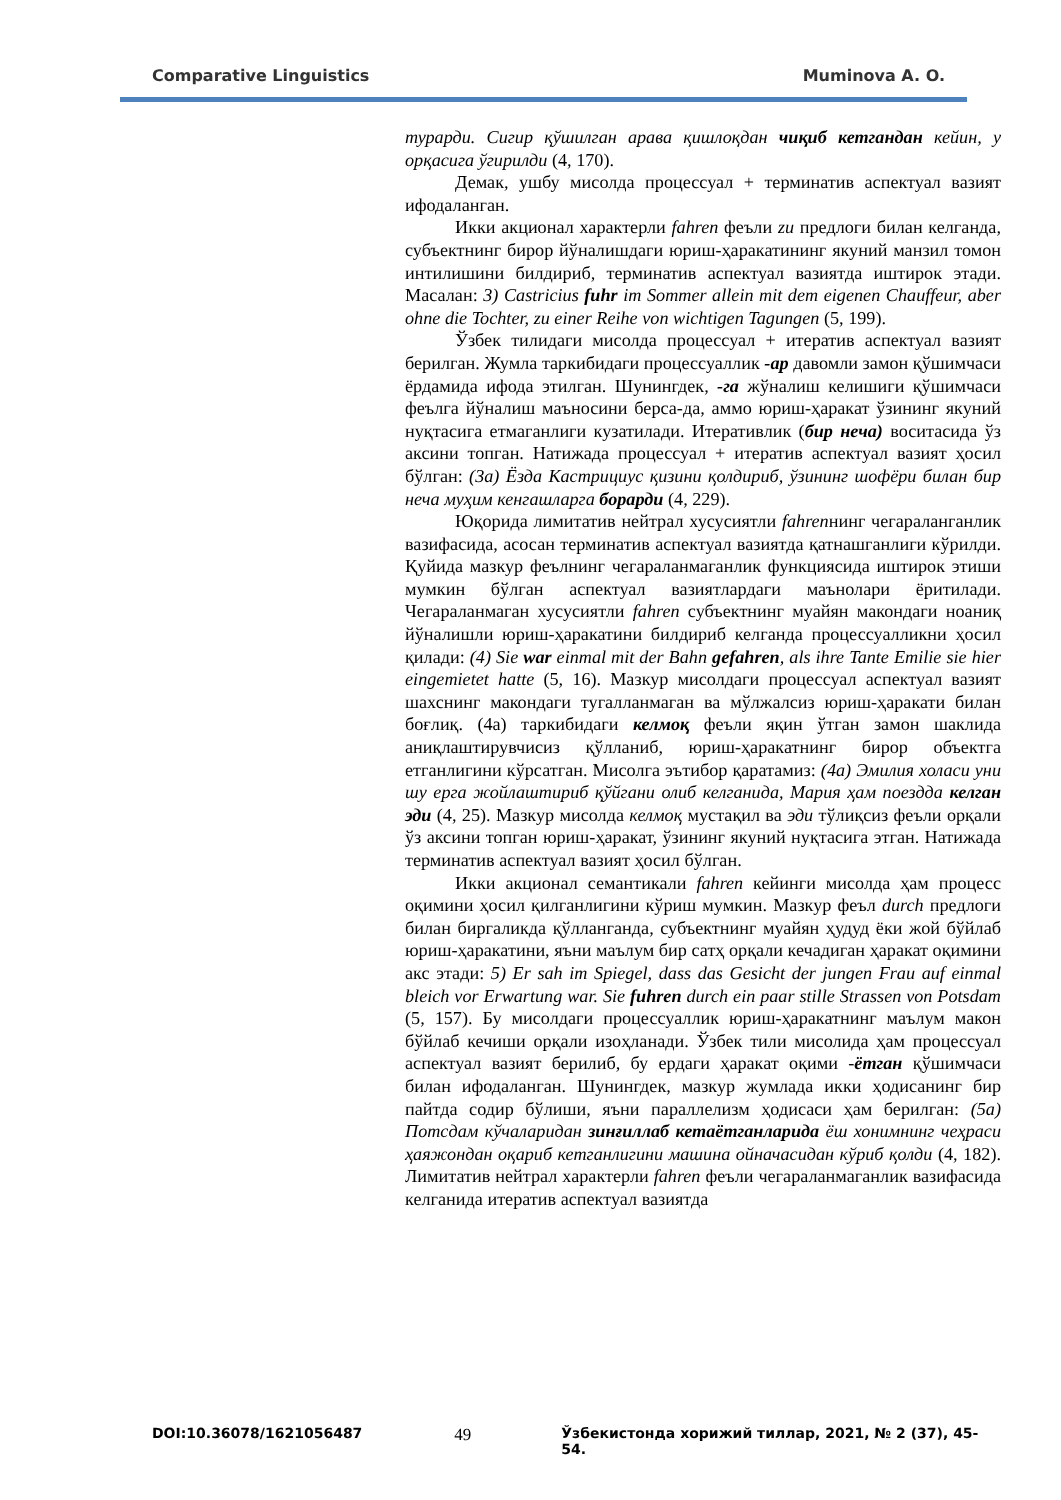Comparative Linguistics Muminova A. O.
турарди. Сигир қўшилган арава қишлоқдан чиқиб кетгандан кейин, у орқасига ўгирилди (4, 170).
Демак, ушбу мисолда процессуал + терминатив аспектуал вазият ифодаланган.
Икки акционал характерли fahren феъли zu предлоги билан келганда, субъектнинг бирор йўналишдаги юриш-ҳаракатининг якуний манзил томон интилишини билдириб, терминатив аспектуал вазиятда иштирок этади. Масалан: 3) Castricius fuhr im Sommer allein mit dem eigenen Chauffeur, aber ohne die Tochter, zu einer Reihe von wichtigen Tagungen (5, 199).
Ўзбек тилидаги мисолда процессуал + итератив аспектуал вазият берилган. Жумла таркибидаги процессуаллик -ар давомли замон қўшимчаси ёрдамида ифода этилган. Шунингдек, -га жўналиш келишиги қўшимчаси феълга йўналиш маъносини берса-да, аммо юриш-ҳаракат ўзининг якуний нуқтасига етмаганлиги кузатилади. Итеративлик (бир неча) воситасида ўз аксини топган. Натижада процессуал + итератив аспектуал вазият ҳосил бўлган: (3а) Ёзда Кастрициус қизини қолдириб, ўзининг шофёри билан бир неча муҳим кенгашларга борарди (4, 229).
Юқорида лимитатив нейтрал хусусиятли fahrenнинг чегараланганлик вазифасида, асосан терминатив аспектуал вазиятда қатнашганлиги кўрилди. Қуйида мазкур феълнинг чегараланмаганлик функциясида иштирок этиши мумкин бўлган аспектуал вазиятлардаги маънолари ёритилади. Чегараланмаган хусусиятли fahren субъектнинг муайян макондаги ноаниқ йўналишли юриш-ҳаракатини билдириб келганда процессуалликни ҳосил қилади: (4) Sie war einmal mit der Bahn gefahren, als ihre Tante Emilie sie hier eingemietet hatte (5, 16). Мазкур мисолдаги процессуал аспектуал вазият шахснинг макондаги тугалланмаган ва мўлжалсиз юриш-ҳаракати билан боғлиқ. (4а) таркибидаги келмоқ феъли яқин ўтган замон шаклида аниқлаштирувчисиз қўлланиб, юриш-ҳаракатнинг бирор объектга етганлигини кўрсатган. Мисолга эътибор қаратамиз: (4а) Эмилия холаси уни шу ерга жойлаштириб қўйгани олиб келганида, Мария ҳам поездда келган эди (4, 25). Мазкур мисолда келмоқ мустақил ва эди тўлиқсиз феъли орқали ўз аксини топган юриш-ҳаракат, ўзининг якуний нуқтасига этган. Натижада терминатив аспектуал вазият ҳосил бўлган.
Икки акционал семантикали fahren кейинги мисолда ҳам процесс оқимини ҳосил қилганлигини кўриш мумкин. Мазкур феъл durch предлоги билан биргаликда қўлланганда, субъектнинг муайян ҳудуд ёки жой бўйлаб юриш-ҳаракатини, яъни маълум бир сатҳ орқали кечадиган ҳаракат оқимини акс этади: 5) Er sah im Spiegel, dass das Gesicht der jungen Frau auf einmal bleich vor Erwartung war. Sie fuhren durch ein paar stille Strassen von Potsdam (5, 157). Бу мисолдаги процессуаллик юриш-ҳаракатнинг маълум макон бўйлаб кечиши орқали изоҳланади. Ўзбек тили мисолида ҳам процессуал аспектуал вазият берилиб, бу ердаги ҳаракат оқими -ётган қўшимчаси билан ифодаланган. Шунингдек, мазкур жумлада икки ҳодисанинг бир пайтда содир бўлиши, яъни параллелизм ҳодисаси ҳам берилган: (5а) Потсдам кўчаларидан зинғиллаб кетаётганларида ёш хонимнинг чеҳраси ҳаяжондан оқариб кетганлигини машина ойначасидан кўриб қолди (4, 182). Лимитатив нейтрал характерли fahren феъли чегараланмаганлик вазифасида келганида итератив аспектуал вазиятда
DOI:10.36078/1621056487 49 Ўзбекистонда хорижий тиллар, 2021, № 2 (37), 45-54.